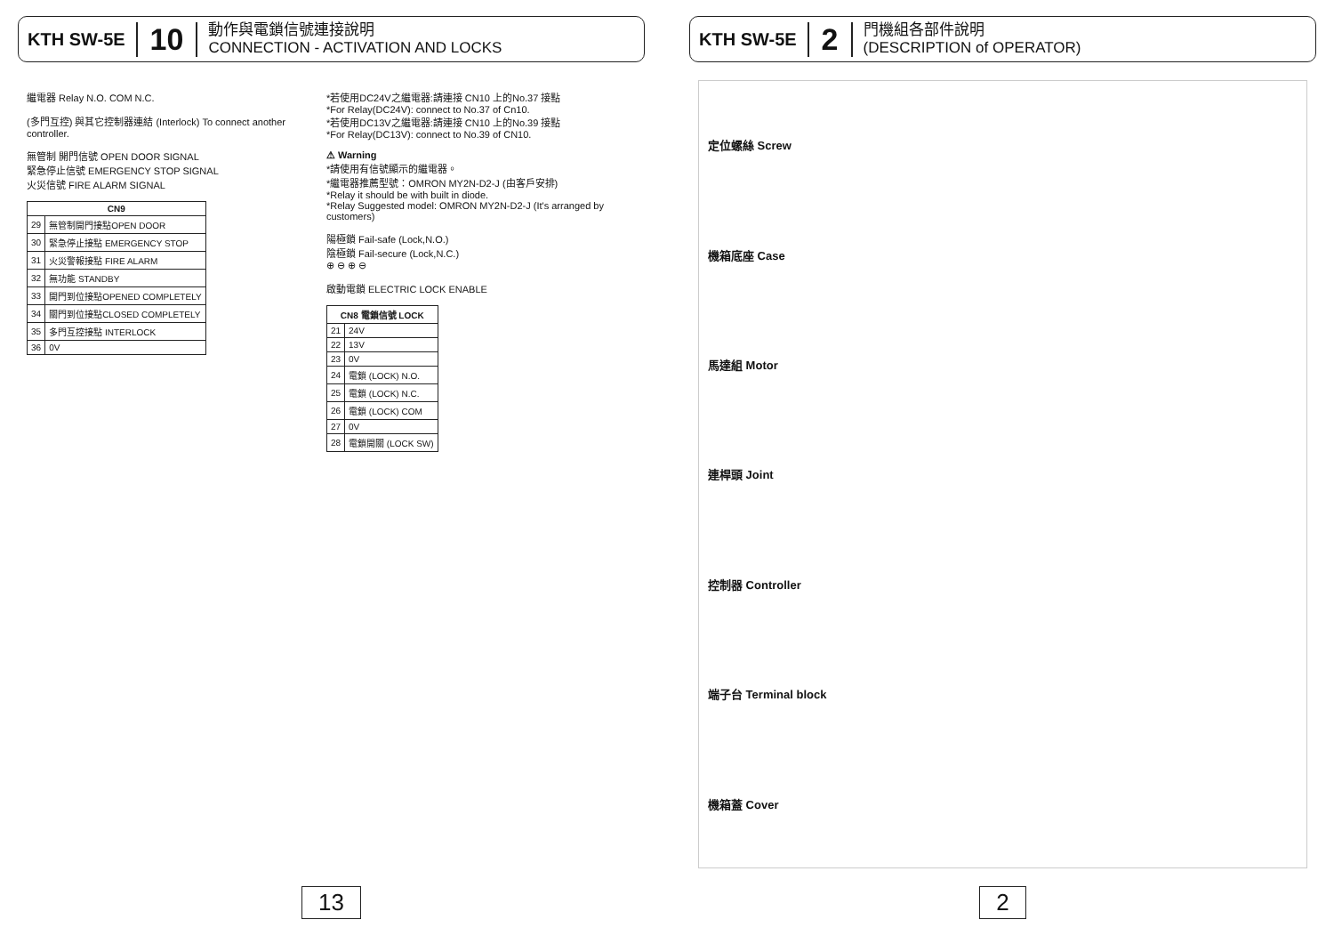KTH SW-5E 10 動作與電鎖信號連接說明
CONNECTION - ACTIVATION AND LOCKS
繼電器 Relay N.O. COM N.C.
(多門互控) 與其它控制器連結 (Interlock) To connect another controller.
無管制 開門信號 OPEN DOOR SIGNAL
緊急停止信號 EMERGENCY STOP SIGNAL
火災信號 FIRE ALARM SIGNAL
| CN9 | |
| --- | --- |
| 29 | 無管制開門接點OPEN DOOR |
| 30 | 緊急停止接點 EMERGENCY STOP |
| 31 | 火災警報接點 FIRE ALARM |
| 32 | 無功能 STANDBY |
| 33 | 開門到位接點OPENED COMPLETELY |
| 34 | 關門到位接點CLOSED COMPLETELY |
| 35 | 多門互控接點 INTERLOCK |
| 36 | 0V |
*若使用DC24V之繼電器:請連接 CN10 上的No.37 接點
*For Relay(DC24V): connect to No.37 of Cn10.
*若使用DC13V之繼電器:請連接 CN10 上的No.39 接點
*For Relay(DC13V): connect to No.39 of CN10.
⚠ Warning
*請使用有信號顯示的繼電器。
*繼電器推薦型號：OMRON MY2N-D2-J (由客戶安排)
*Relay it should be with built in diode.
*Relay Suggested model: OMRON MY2N-D2-J (It's arranged by customers)
陽極鎖 Fail-safe (Lock,N.O.)
陰極鎖 Fail-secure (Lock,N.C.)
⊕ ⊖ ⊕ ⊖
啟動電鎖 ELECTRIC LOCK ENABLE
| CN8 電鎖信號 LOCK | |
| --- | --- |
| 21 | 24V |
| 22 | 13V |
| 23 | 0V |
| 24 | 電鎖 (LOCK) N.O. |
| 25 | 電鎖 (LOCK) N.C. |
| 26 | 電鎖 (LOCK) COM |
| 27 | 0V |
| 28 | 電鎖開關 (LOCK SW) |
13
KTH SW-5E 2 門機組各部件說明
(DESCRIPTION of OPERATOR)
定位螺絲 Screw
機箱底座 Case
馬達組 Motor
連桿頭 Joint
控制器 Controller
端子台 Terminal block
機箱蓋 Cover
2